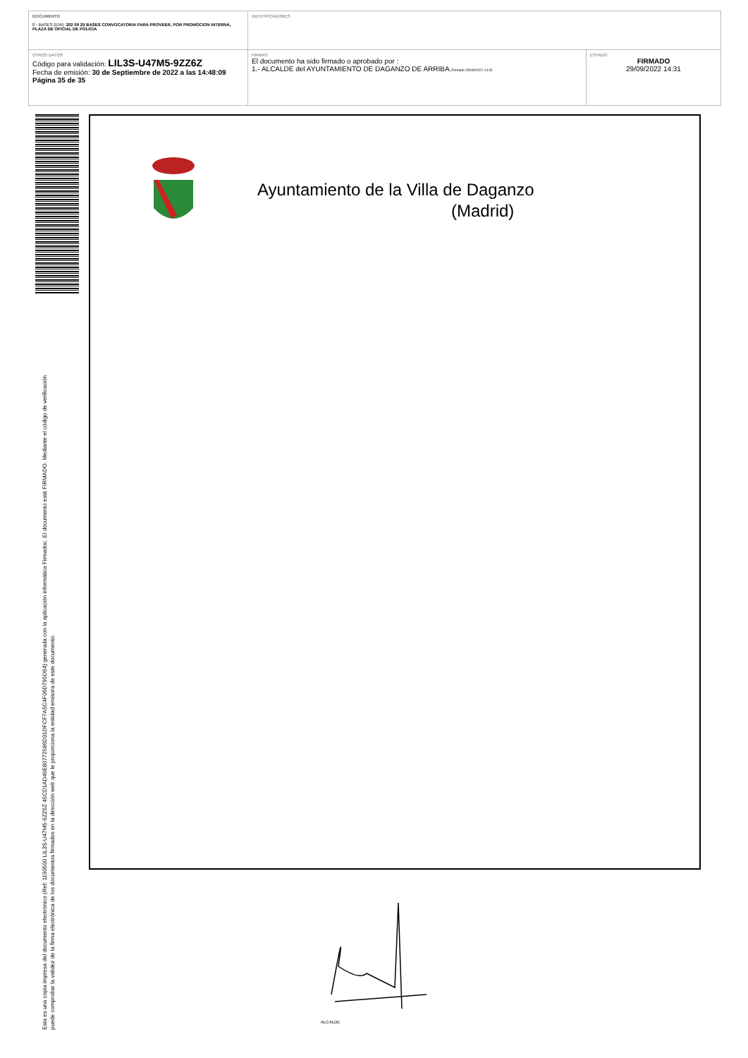| DOCUMENTO 0 - BASES (ENI): 202 09 29 BASES CONVOCATORIA PARA PROVEER, POR PROMOCION INTERNA, PLAZA DE OFICIAL DE POLICIA | IDENTIFICADORES | |
| OTROS DATOS Código para validación: LIL3S-U47M5-9ZZ6Z Fecha de emisión: 30 de Septiembre de 2022 a las 14:48:09 Página 35 de 35 | FIRMAS El documento ha sido firmado o aprobado por : 1.- ALCALDE del AYUNTAMIENTO DE DAGANZO DE ARRIBA. Firmado 29/09/2022 14:31 | ESTADO FIRMADO 29/09/2022 14:31 |
Esta es una copia impresa del documento electrónico (Ref: 1190500 LIL3S-U47M5-9ZZ6Z 45CD1AD49E80772586D31DFCF7A5C4F06D795D64) generada con la aplicación informática Firmadoc. El documento está FIRMADO. Mediante el código de verificación
puede comprobar la validez de la firma electrónica de los documentos firmados en la dirección web que le proporciona la entidad emisora de este documento.
Ayuntamiento de la Villa de Daganzo
(Madrid)
ALCALDE